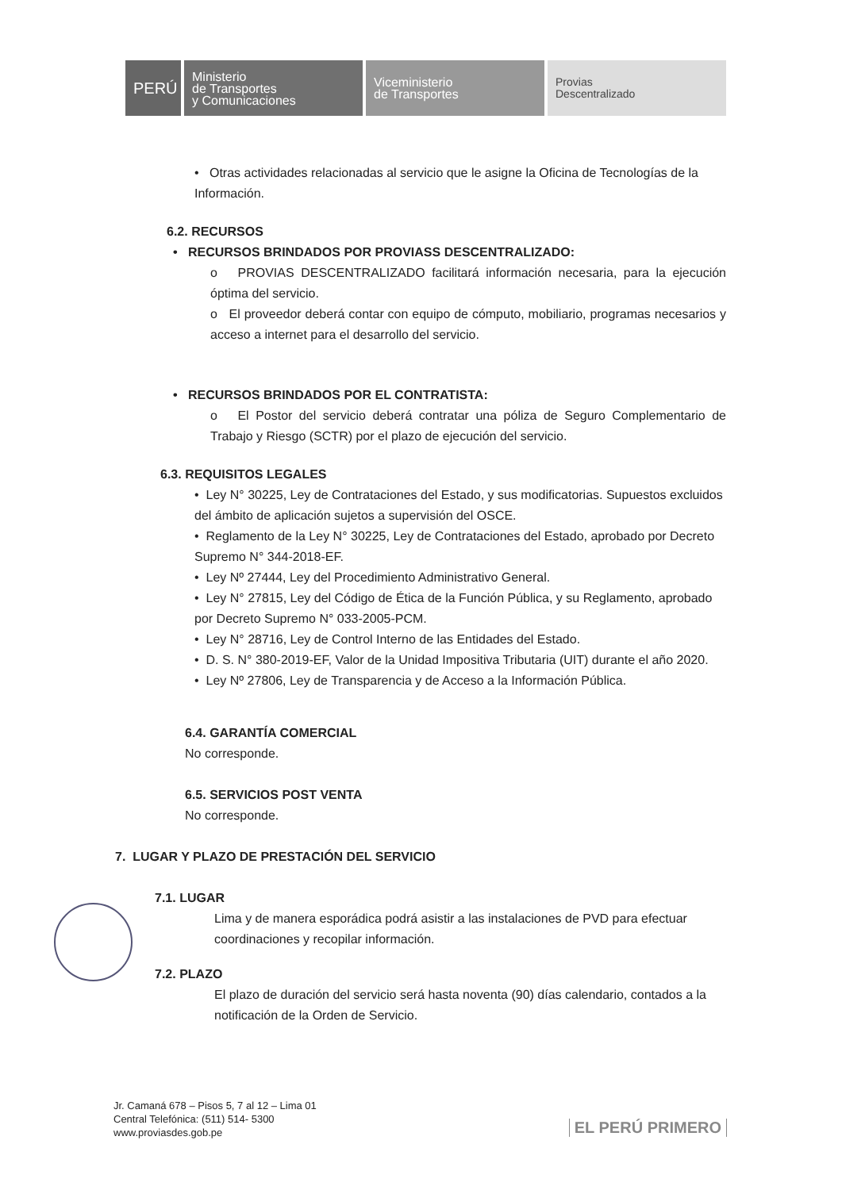PERÚ
Ministerio
de Transportes
y Comunicaciones
Viceministerio
de Transportes
Provias
Descentralizado
• Otras actividades relacionadas al servicio que le asigne la Oficina de Tecnologías de la Información.
6.2. RECURSOS
• RECURSOS BRINDADOS POR PROVIASS DESCENTRALIZADO:
o PROVIAS DESCENTRALIZADO facilitará información necesaria, para la ejecución óptima del servicio.
o El proveedor deberá contar con equipo de cómputo, mobiliario, programas necesarios y acceso a internet para el desarrollo del servicio.
• RECURSOS BRINDADOS POR EL CONTRATISTA:
o El Postor del servicio deberá contratar una póliza de Seguro Complementario de Trabajo y Riesgo (SCTR) por el plazo de ejecución del servicio.
6.3. REQUISITOS LEGALES
• Ley N° 30225, Ley de Contrataciones del Estado, y sus modificatorias. Supuestos excluidos del ámbito de aplicación sujetos a supervisión del OSCE.
• Reglamento de la Ley N° 30225, Ley de Contrataciones del Estado, aprobado por Decreto Supremo N° 344-2018-EF.
• Ley Nº 27444, Ley del Procedimiento Administrativo General.
• Ley N° 27815, Ley del Código de Ética de la Función Pública, y su Reglamento, aprobado por Decreto Supremo N° 033-2005-PCM.
• Ley N° 28716, Ley de Control Interno de las Entidades del Estado.
• D. S. N° 380-2019-EF, Valor de la Unidad Impositiva Tributaria (UIT) durante el año 2020.
• Ley Nº 27806, Ley de Transparencia y de Acceso a la Información Pública.
6.4. GARANTÍA COMERCIAL
No corresponde.
6.5. SERVICIOS POST VENTA
No corresponde.
7. LUGAR Y PLAZO DE PRESTACIÓN DEL SERVICIO
7.1. LUGAR
Lima y de manera esporádica podrá asistir a las instalaciones de PVD para efectuar coordinaciones y recopilar información.
7.2. PLAZO
El plazo de duración del servicio será hasta noventa (90) días calendario, contados a la notificación de la Orden de Servicio.
Jr. Camaná 678 – Pisos 5, 7 al 12 – Lima 01
Central Telefónica: (511) 514- 5300
www.proviasdes.gob.pe
EL PERÚ PRIMERO